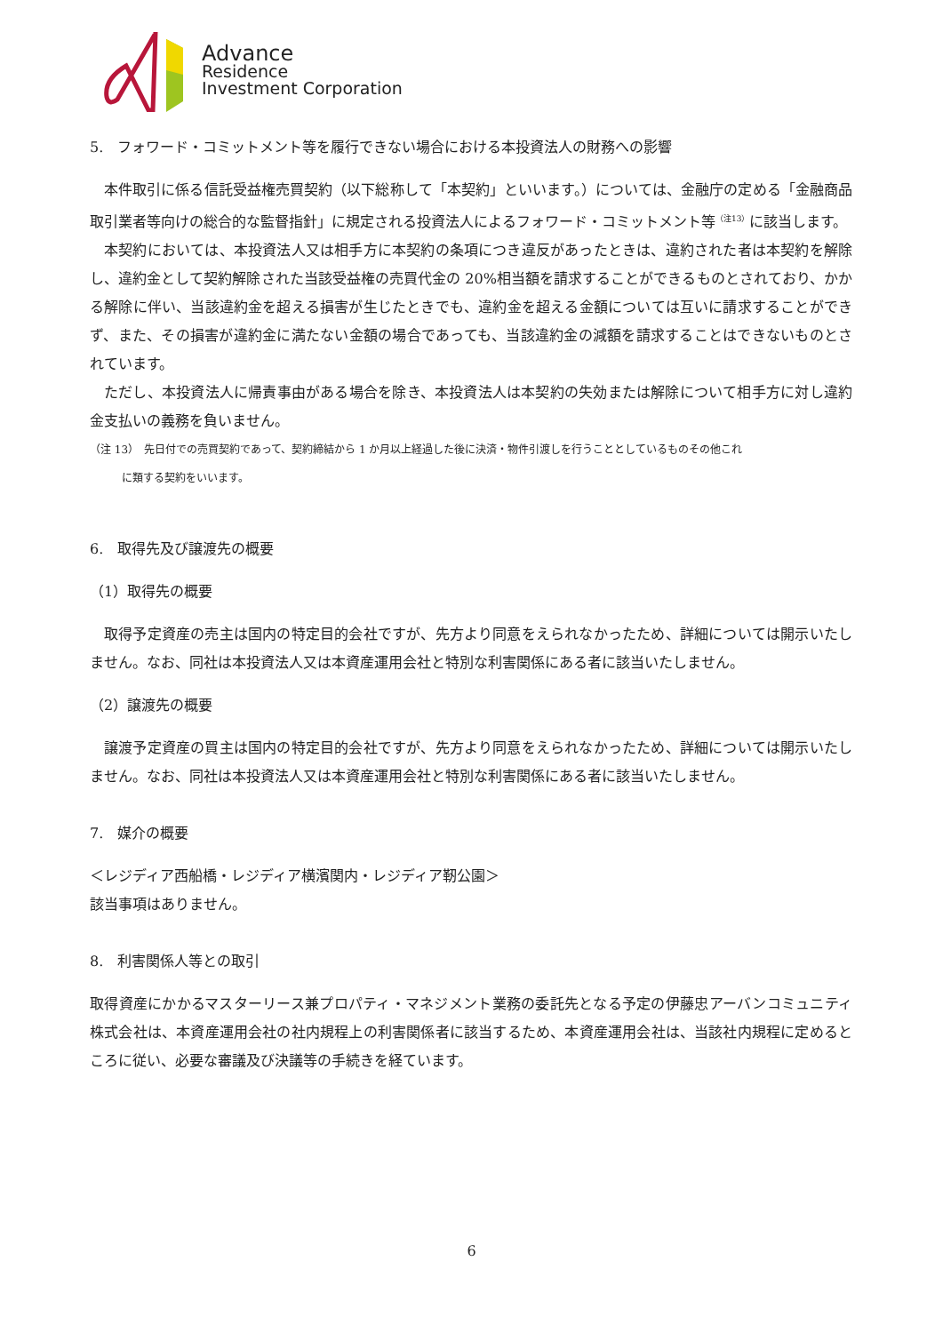Advance
Residence
Investment Corporation
5.　フォワード・コミットメント等を履行できない場合における本投資法人の財務への影響
本件取引に係る信託受益権売買契約（以下総称して「本契約」といいます。）については、金融庁の定める「金融商品取引業者等向けの総合的な監督指針」に規定される投資法人によるフォワード・コミットメント等<sup>（注13）</sup>に該当します。
本契約においては、本投資法人又は相手方に本契約の条項につき違反があったときは、違約された者は本契約を解除し、違約金として契約解除された当該受益権の売買代金の 20%相当額を請求することができるものとされており、かかる解除に伴い、当該違約金を超える損害が生じたときでも、違約金を超える金額については互いに請求することができず、また、その損害が違約金に満たない金額の場合であっても、当該違約金の減額を請求することはできないものとされています。
ただし、本投資法人に帰責事由がある場合を除き、本投資法人は本契約の失効または解除について相手方に対し違約金支払いの義務を負いません。
（注 13）　先日付での売買契約であって、契約締結から 1 か月以上経過した後に決済・物件引渡しを行うこととしているものその他これ
に類する契約をいいます。
6.　取得先及び譲渡先の概要
（1）取得先の概要
取得予定資産の売主は国内の特定目的会社ですが、先方より同意をえられなかったため、詳細については開示いたしません。なお、同社は本投資法人又は本資産運用会社と特別な利害関係にある者に該当いたしません。
（2）譲渡先の概要
譲渡予定資産の買主は国内の特定目的会社ですが、先方より同意をえられなかったため、詳細については開示いたしません。なお、同社は本投資法人又は本資産運用会社と特別な利害関係にある者に該当いたしません。
7.　媒介の概要
＜レジディア西船橋・レジディア横濱関内・レジディア靭公園＞
該当事項はありません。
8.　利害関係人等との取引
取得資産にかかるマスターリース兼プロパティ・マネジメント業務の委託先となる予定の伊藤忠アーバンコミュニティ株式会社は、本資産運用会社の社内規程上の利害関係者に該当するため、本資産運用会社は、当該社内規程に定めるところに従い、必要な審議及び決議等の手続きを経ています。
6